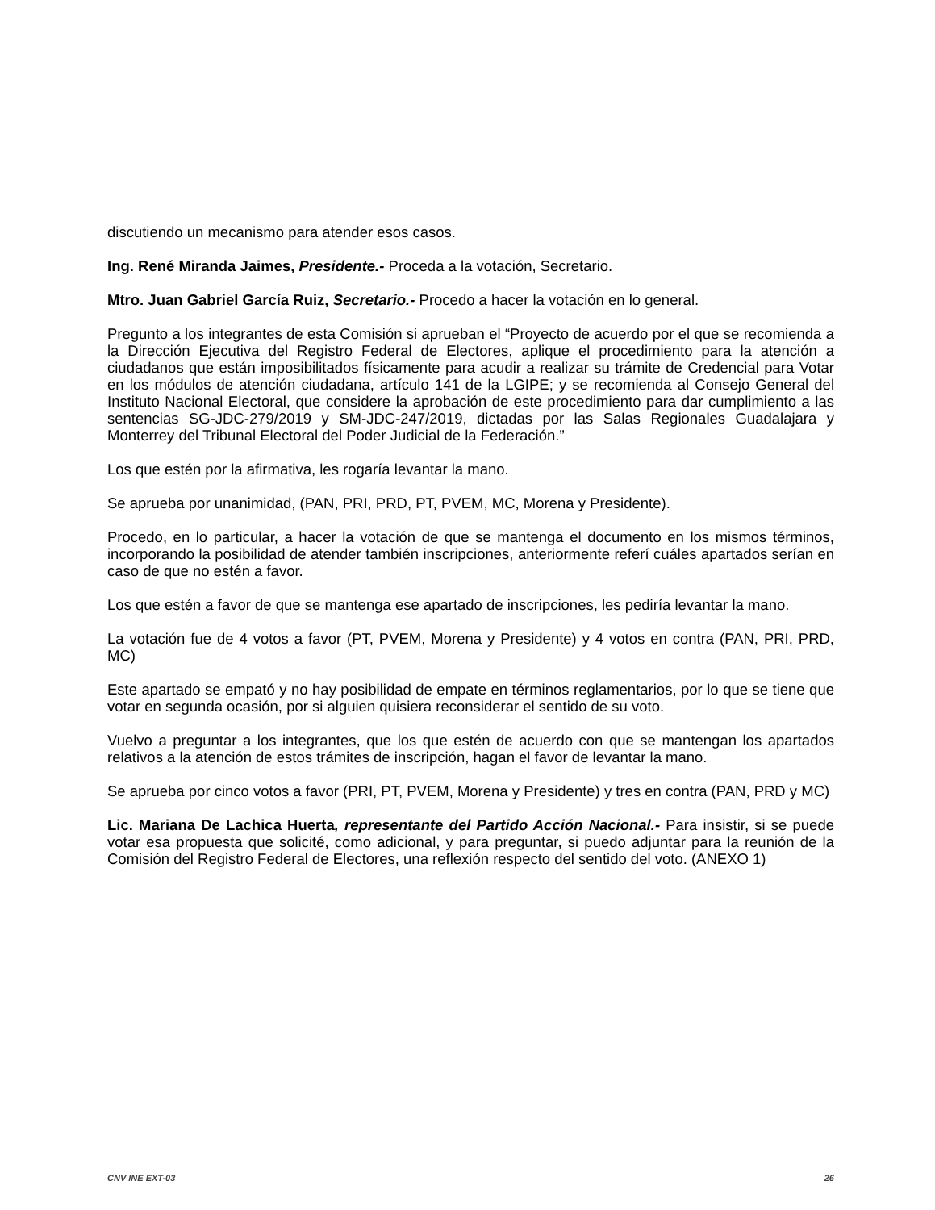discutiendo un mecanismo para atender esos casos.
Ing. René Miranda Jaimes, Presidente.- Proceda a la votación, Secretario.
Mtro. Juan Gabriel García Ruiz, Secretario.- Procedo a hacer la votación en lo general.
Pregunto a los integrantes de esta Comisión si aprueban el “Proyecto de acuerdo por el que se recomienda a la Dirección Ejecutiva del Registro Federal de Electores, aplique el procedimiento para la atención a ciudadanos que están imposibilitados físicamente para acudir a realizar su trámite de Credencial para Votar en los módulos de atención ciudadana, artículo 141 de la LGIPE; y se recomienda al Consejo General del Instituto Nacional Electoral, que considere la aprobación de este procedimiento para dar cumplimiento a las sentencias SG-JDC-279/2019 y SM-JDC-247/2019, dictadas por las Salas Regionales Guadalajara y Monterrey del Tribunal Electoral del Poder Judicial de la Federación.”
Los que estén por la afirmativa, les rogaría levantar la mano.
Se aprueba por unanimidad, (PAN, PRI, PRD, PT, PVEM, MC, Morena y Presidente).
Procedo, en lo particular, a hacer la votación de que se mantenga el documento en los mismos términos, incorporando la posibilidad de atender también inscripciones, anteriormente referí cuáles apartados serían en caso de que no estén a favor.
Los que estén a favor de que se mantenga ese apartado de inscripciones, les pediría levantar la mano.
La votación fue de 4 votos a favor (PT, PVEM, Morena y Presidente) y 4 votos en contra (PAN, PRI, PRD, MC)
Este apartado se empató y no hay posibilidad de empate en términos reglamentarios, por lo que se tiene que votar en segunda ocasión, por si alguien quisiera reconsiderar el sentido de su voto.
Vuelvo a preguntar a los integrantes, que los que estén de acuerdo con que se mantengan los apartados relativos a la atención de estos trámites de inscripción, hagan el favor de levantar la mano.
Se aprueba por cinco votos a favor (PRI, PT, PVEM, Morena y Presidente) y tres en contra (PAN, PRD y MC)
Lic. Mariana De Lachica Huerta, representante del Partido Acción Nacional.- Para insistir, si se puede votar esa propuesta que solicité, como adicional, y para preguntar, si puedo adjuntar para la reunión de la Comisión del Registro Federal de Electores, una reflexión respecto del sentido del voto. (ANEXO 1)
CNV INE EXT-03 26